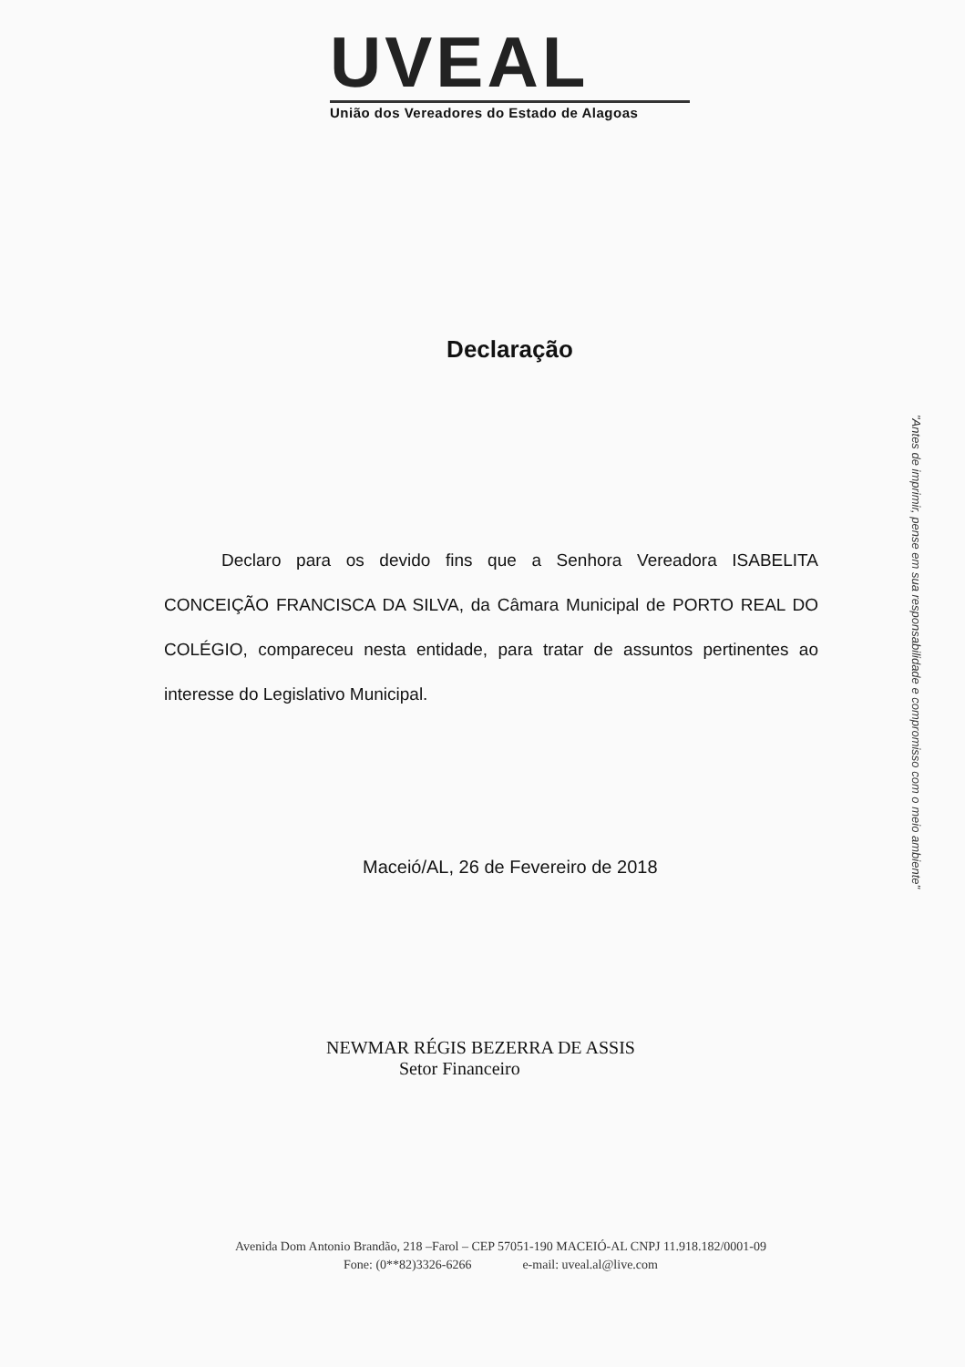UVEAL
União dos Vereadores do Estado de Alagoas
Declaração
Declaro para os devido fins que a Senhora Vereadora ISABELITA CONCEIÇÃO FRANCISCA DA SILVA, da Câmara Municipal de PORTO REAL DO COLÉGIO, compareceu nesta entidade, para tratar de assuntos pertinentes ao interesse do Legislativo Municipal.
Maceió/AL, 26 de Fevereiro de 2018
NEWMAR RÉGIS BEZERRA DE ASSIS
Setor Financeiro
"Antes de imprimir, pense em sua responsabilidade e compromisso com o meio ambiente"
Avenida Dom Antonio Brandão, 218 –Farol – CEP 57051-190 MACEIÓ-AL CNPJ 11.918.182/0001-09
Fone: (0**82)3326-6266 e-mail: uveal.al@live.com